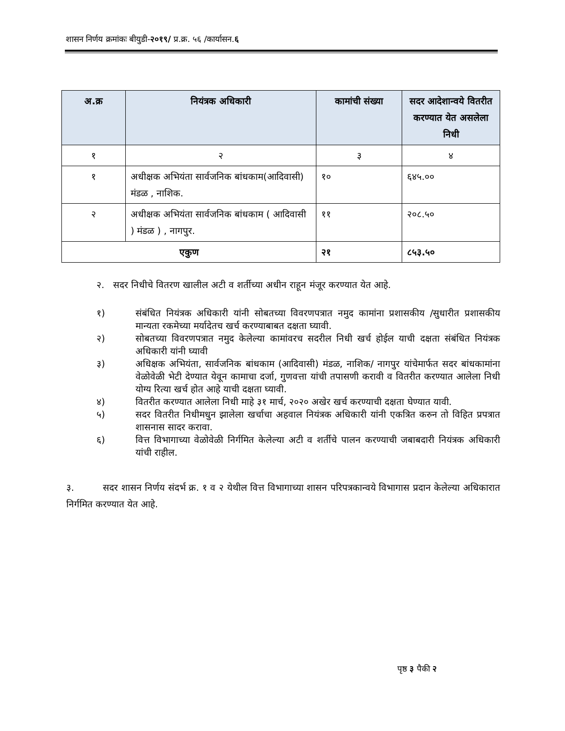शासन निर्णय क्रमांकः बीयुडी-२०१९/ प्र.क्र. ५६ /कार्यासन.६
| अ.क्र | नियंत्रक अधिकारी | कामांची संख्या | सदर आदेशान्वये वितरीत करण्यात येत असलेला निधी |
| --- | --- | --- | --- |
| १ | २ | ३ | ४ |
| १ | अधीक्षक अभियंता सार्वजनिक बांधकाम(आदिवासी) मंडळ , नाशिक. | १० | ६४५.०० |
| २ | अधीक्षक अभियंता सार्वजनिक बांधकाम ( आदिवासी ) मंडळ ) , नागपुर. | ११ | २०८.५० |
| एकुण | | २१ | ८५३.५० |
२. सदर निधीचे वितरण खालील अटी व शर्तीच्या अधीन राहून मंजूर करण्यात येत आहे.
१) संबंधित नियंत्रक अधिकारी यांनी सोबतच्या विवरणपत्रात नमुद कामांना प्रशासकीय /सुधारीत प्रशासकीय मान्यता रकमेच्या मर्यादेतच खर्च करण्याबाबत दक्षता घ्यावी.
२) सोबतच्या विवरणपत्रात नमुद केलेल्या कामांवरच सदरील निधी खर्च होईल याची दक्षता संबंधित नियंत्रक अधिकारी यांनी घ्यावी
३) अधिक्षक अभियंता, सार्वजनिक बांधकाम (आदिवासी) मंडळ, नाशिक/ नागपुर यांचेमार्फत सदर बांधकामांना वेळोवेळी भेटी देण्यात येवून कामाचा दर्जा, गुणवत्ता यांची तपासणी करावी व वितरीत करण्यात आलेला निधी योग्य रित्या खर्च होत आहे याची दक्षता घ्यावी.
४) वितरीत करण्यात आलेला निधी माहे ३१ मार्च, २०२० अखेर खर्च करण्याची दक्षता घेण्यात यावी.
५) सदर वितरीत निधीमधुन झालेला खर्चाचा अहवाल नियंत्रक अधिकारी यांनी एकत्रित करुन तो विहित प्रपत्रात शासनास सादर करावा.
६) वित्त विभागाच्या वेळोवेळी निर्गमित केलेल्या अटी व शर्तीचे पालन करण्याची जबाबदारी नियंत्रक अधिकारी यांची राहील.
३. सदर शासन निर्णय संदर्भ क्र. १ व २ येथील वित्त विभागाच्या शासन परिपत्रकान्वये विभागास प्रदान केलेल्या अधिकारात निर्गमित करण्यात येत आहे.
पृष्ठ ३ पैकी २